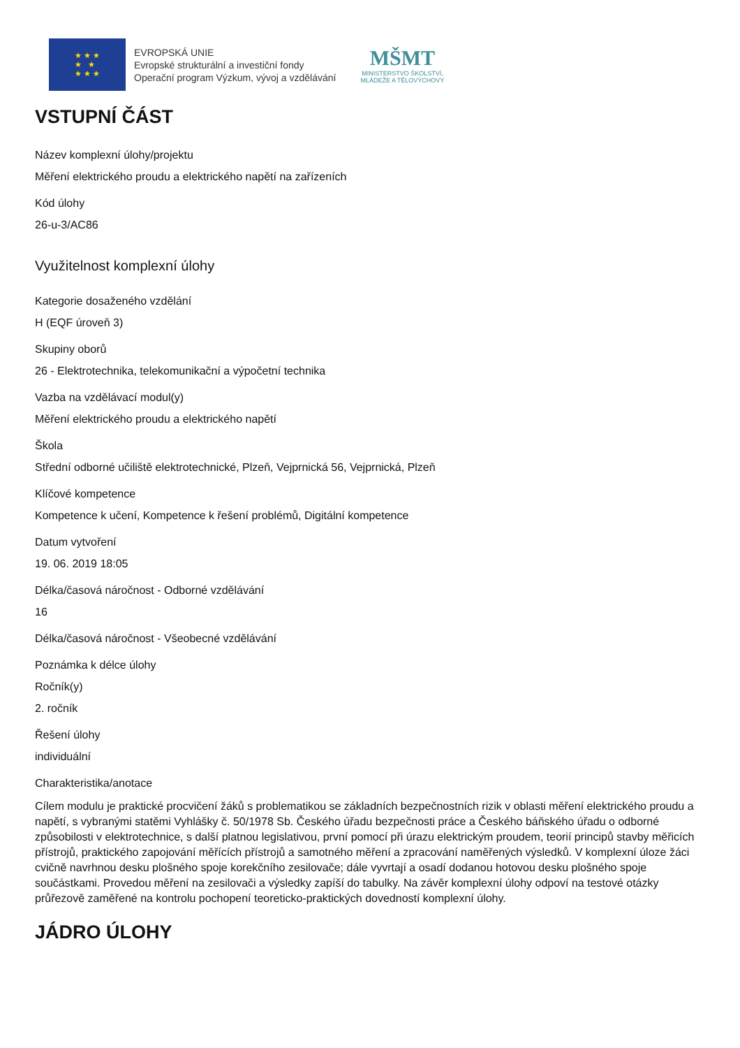★ ★ ★
★ ★
★ ★ ★
EVROPSKÁ UNIE
Evropské strukturální a investiční fondy
Operační program Výzkum, vývoj a vzdělávání
MŠMT
MINISTERSTVO ŠKOLSTVÍ,
MLÁDEŽE A TĚLOVÝCHOVY
VSTUPNÍ ČÁST
Název komplexní úlohy/projektu
Měření elektrického proudu a elektrického napětí na zařízeních
Kód úlohy
26-u-3/AC86
Využitelnost komplexní úlohy
Kategorie dosaženého vzdělání
H (EQF úroveň 3)
Skupiny oborů
26 - Elektrotechnika, telekomunikační a výpočetní technika
Vazba na vzdělávací modul(y)
Měření elektrického proudu a elektrického napětí
Škola
Střední odborné učiliště elektrotechnické, Plzeň, Vejprnická 56, Vejprnická, Plzeň
Klíčové kompetence
Kompetence k učení, Kompetence k řešení problémů, Digitální kompetence
Datum vytvoření
19. 06. 2019 18:05
Délka/časová náročnost - Odborné vzdělávání
16
Délka/časová náročnost - Všeobecné vzdělávání
Poznámka k délce úlohy
Ročník(y)
2. ročník
Řešení úlohy
individuální
Charakteristika/anotace
Cílem modulu je praktické procvičení žáků s problematikou se základních bezpečnostních rizik v oblasti měření elektrického proudu a napětí, s vybranými statěmi Vyhlášky č. 50/1978 Sb. Českého úřadu bezpečnosti práce a Českého báňského úřadu o odborné způsobilosti v elektrotechnice, s další platnou legislativou, první pomocí při úrazu elektrickým proudem, teorií principů stavby měřicích přístrojů, praktického zapojování měřících přístrojů a samotného měření a zpracování naměřených výsledků. V komplexní úloze žáci cvičně navrhnou desku plošného spoje korekčního zesilovače; dále vyvrtají a osadí dodanou hotovou desku plošného spoje součástkami. Provedou měření na zesilovači a výsledky zapíší do tabulky. Na závěr komplexní úlohy odpoví na testové otázky průřezově zaměřené na kontrolu pochopení teoreticko-praktických dovedností komplexní úlohy.
JÁDRO ÚLOHY